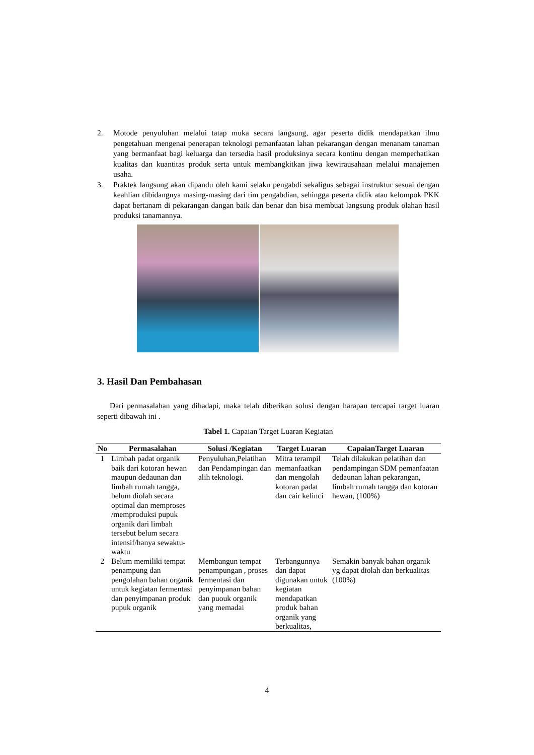2. Motode penyuluhan melalui tatap muka secara langsung, agar peserta didik mendapatkan ilmu pengetahuan mengenai penerapan teknologi pemanfaatan lahan pekarangan dengan menanam tanaman yang bermanfaat bagi keluarga dan tersedia hasil produksinya secara kontinu dengan memperhatikan kualitas dan kuantitas produk serta untuk membangkitkan jiwa kewirausahaan melalui manajemen usaha.
3. Praktek langsung akan dipandu oleh kami selaku pengabdi sekaligus sebagai instruktur sesuai dengan keahlian dibidangnya masing-masing dari tim pengabdian, sehingga peserta didik atau kelompok PKK dapat bertanam di pekarangan dangan baik dan benar dan bisa membuat langsung produk olahan hasil produksi tanamannya.
3. Hasil Dan Pembahasan
Dari permasalahan yang dihadapi, maka telah diberikan solusi dengan harapan tercapai target luaran seperti dibawah ini .
Tabel 1. Capaian Target Luaran Kegiatan
| No | Permasalahan | Solusi /Kegiatan | Target Luaran | CapaianTarget Luaran |
| --- | --- | --- | --- | --- |
| 1 | Limbah padat organik baik dari kotoran hewan maupun dedaunan dan limbah rumah tangga, belum diolah secara optimal dan memproses /memproduksi pupuk organik dari limbah tersebut belum secara intensif/hanya sewaktu-waktu | Penyuluhan,Pelatihan dan Pendampingan dan alih teknologi. | Mitra terampil memanfaatkan dan mengolah kotoran padat dan cair kelinci | Telah dilakukan pelatihan dan pendampingan SDM pemanfaatan dedaunan lahan pekarangan, limbah rumah tangga dan kotoran hewan, (100%) |
| 2 | Belum memiliki tempat penampung dan pengolahan bahan organik untuk kegiatan fermentasi dan penyimpanan produk pupuk organik | Membangun tempat penampungan , proses fermentasi dan penyimpanan bahan dan puouk organik yang memadai | Terbangunnya dan dapat digunakan untuk kegiatan mendapatkan produk bahan organik yang berkualitas, | Semakin banyak bahan organik yg dapat diolah dan berkualitas (100%) |
4